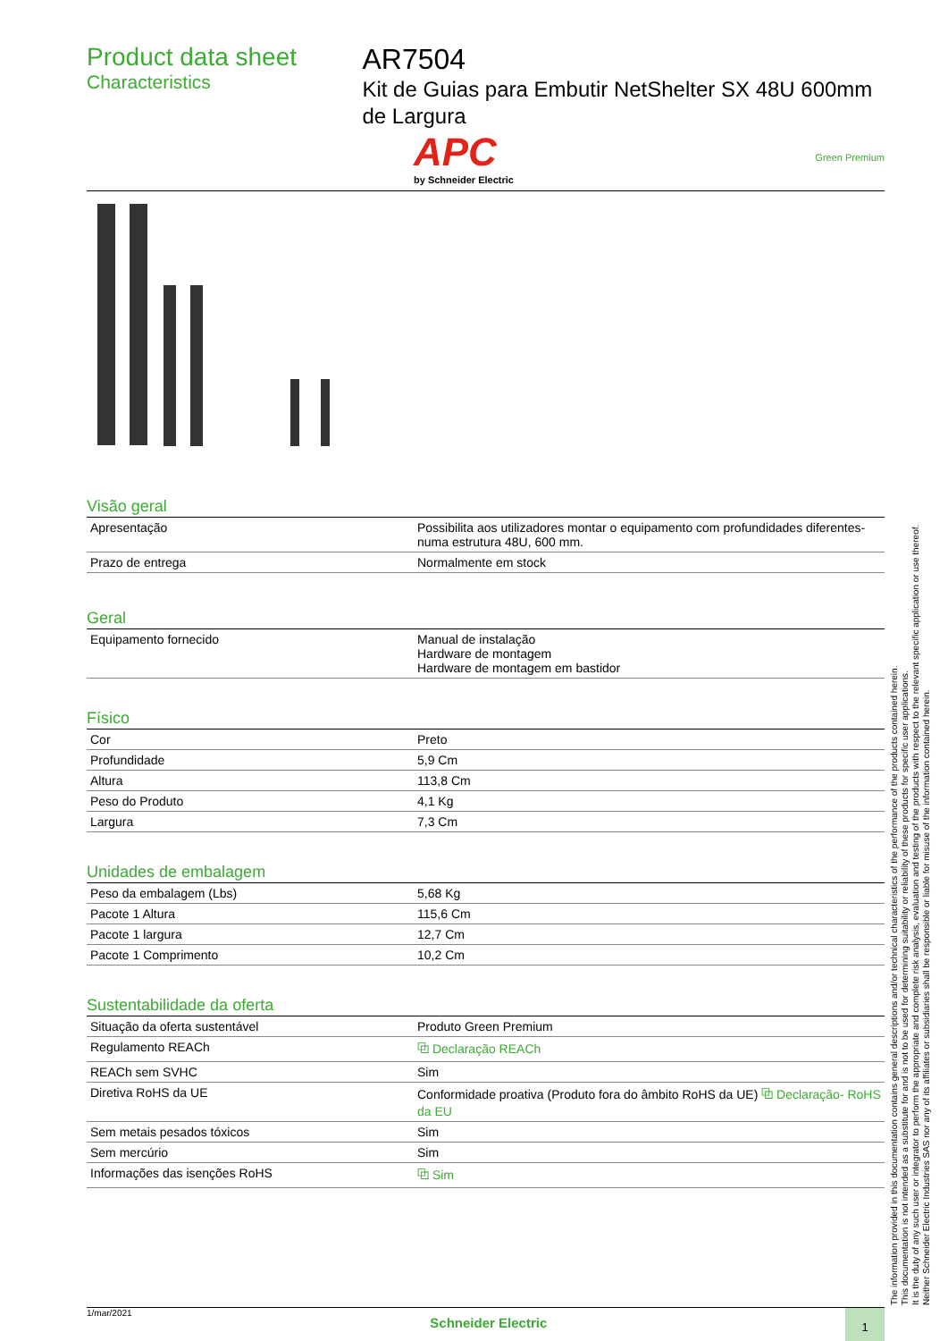Product data sheet
Characteristics
AR7504
Kit de Guias para Embutir NetShelter SX 48U 600mm de Largura
APC
by Schneider Electric
Green Premium
Visão geral
| Apresentação | Possibilita aos utilizadores montar o equipamento com profundidades diferentes- numa estrutura 48U, 600 mm. |
| Prazo de entrega | Normalmente em stock |
Geral
| Equipamento fornecido | Manual de instalação Hardware de montagem Hardware de montagem em bastidor |
Físico
| Cor | Preto |
| Profundidade | 5,9 Cm |
| Altura | 113,8 Cm |
| Peso do Produto | 4,1 Kg |
| Largura | 7,3 Cm |
Unidades de embalagem
| Peso da embalagem (Lbs) | 5,68 Kg |
| Pacote 1 Altura | 115,6 Cm |
| Pacote 1 largura | 12,7 Cm |
| Pacote 1 Comprimento | 10,2 Cm |
Sustentabilidade da oferta
| Situação da oferta sustentável | Produto Green Premium |
| Regulamento REACh | ⧉ Declaração REACh |
| REACh sem SVHC | Sim |
| Diretiva RoHS da UE | Conformidade proativa (Produto fora do âmbito RoHS da UE) ⧉ Declaração- RoHS da EU |
| Sem metais pesados tóxicos | Sim |
| Sem mercúrio | Sim |
| Informações das isenções RoHS | ⧉ Sim |
The information provided in this documentation contains general descriptions and/or technical characteristics of the performance of the products contained herein.
This documentation is not intended as a substitute for and is not to be used for determining suitability or reliability of these products for specific user applications.
It is the duty of any such user or integrator to perform the appropriate and complete risk analysis, evaluation and testing of the products with respect to the relevant specific application or use thereof.
Neither Schneider Electric Industries SAS nor any of its affiliates or subsidiaries shall be responsible or liable for misuse of the information contained herein.
1/mar/2021
Schneider Electric
1